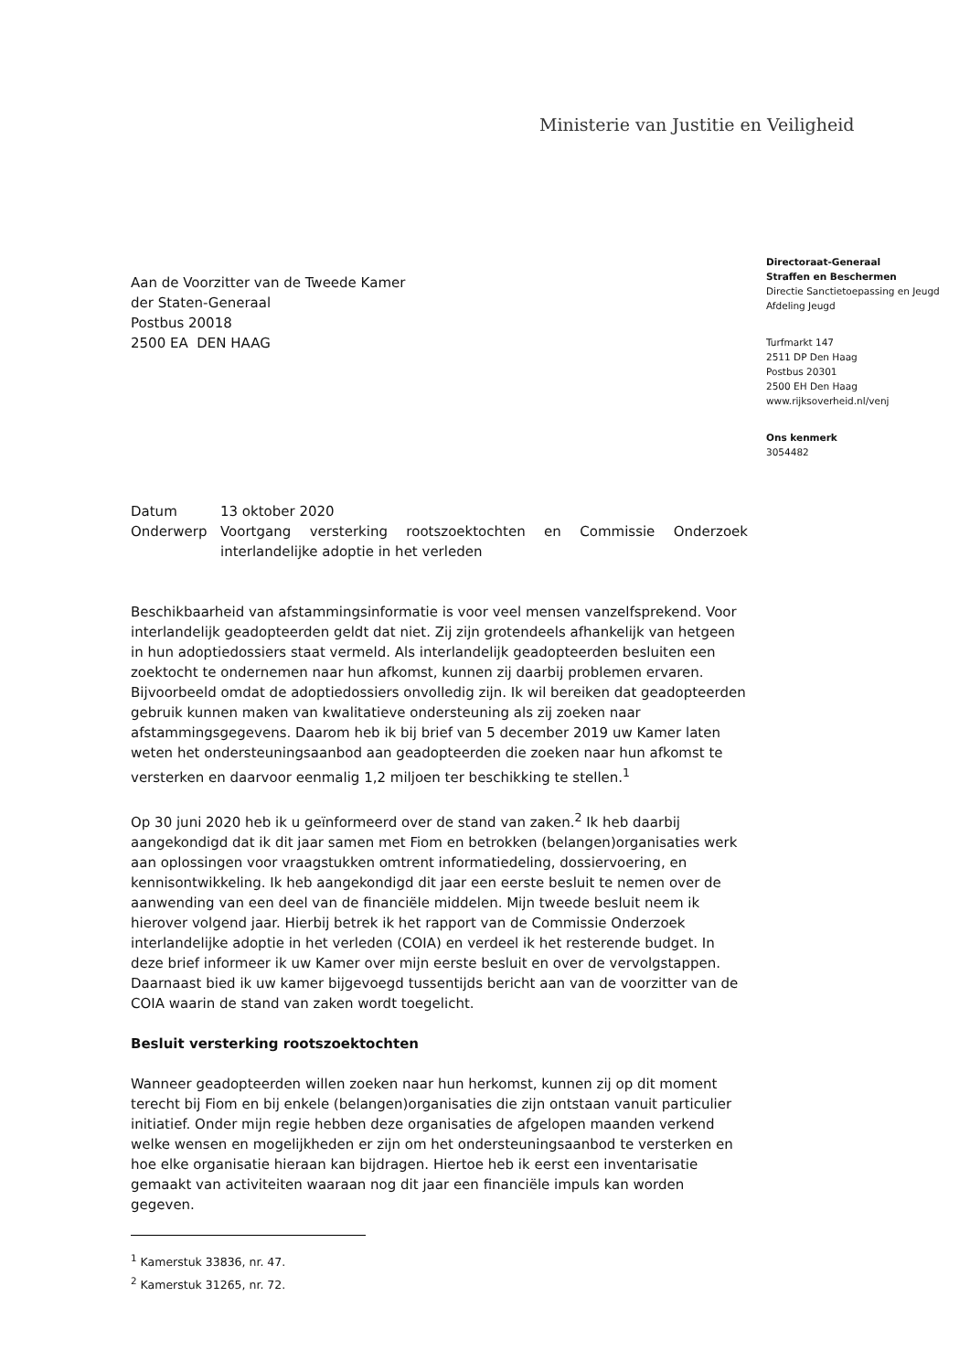Ministerie van Justitie en Veiligheid
Directoraat-Generaal
Straffen en Beschermen
Directie Sanctietoepassing en Jeugd
Afdeling Jeugd
Turfmarkt 147
2511 DP Den Haag
Postbus 20301
2500 EH Den Haag
www.rijksoverheid.nl/venj
Ons kenmerk
3054482
Aan de Voorzitter van de Tweede Kamer
der Staten-Generaal
Postbus 20018
2500 EA DEN HAAG
| Datum | 13 oktober 2020 |
| Onderwerp | Voortgang versterking rootszoektochten en Commissie Onderzoek interlandelijke adoptie in het verleden |
Beschikbaarheid van afstammingsinformatie is voor veel mensen vanzelfsprekend. Voor interlandelijk geadopteerden geldt dat niet. Zij zijn grotendeels afhankelijk van hetgeen in hun adoptiedossiers staat vermeld. Als interlandelijk geadopteerden besluiten een zoektocht te ondernemen naar hun afkomst, kunnen zij daarbij problemen ervaren. Bijvoorbeeld omdat de adoptiedossiers onvolledig zijn. Ik wil bereiken dat geadopteerden gebruik kunnen maken van kwalitatieve ondersteuning als zij zoeken naar afstammingsgegevens. Daarom heb ik bij brief van 5 december 2019 uw Kamer laten weten het ondersteuningsaanbod aan geadopteerden die zoeken naar hun afkomst te versterken en daarvoor eenmalig 1,2 miljoen ter beschikking te stellen.<sup>1</sup>
Op 30 juni 2020 heb ik u geïnformeerd over de stand van zaken.<sup>2</sup> Ik heb daarbij aangekondigd dat ik dit jaar samen met Fiom en betrokken (belangen)organisaties werk aan oplossingen voor vraagstukken omtrent informatiedeling, dossiervoering, en kennisontwikkeling. Ik heb aangekondigd dit jaar een eerste besluit te nemen over de aanwending van een deel van de financiële middelen. Mijn tweede besluit neem ik hierover volgend jaar. Hierbij betrek ik het rapport van de Commissie Onderzoek interlandelijke adoptie in het verleden (COIA) en verdeel ik het resterende budget. In deze brief informeer ik uw Kamer over mijn eerste besluit en over de vervolgstappen. Daarnaast bied ik uw kamer bijgevoegd tussentijds bericht aan van de voorzitter van de COIA waarin de stand van zaken wordt toegelicht.
Besluit versterking rootszoektochten
Wanneer geadopteerden willen zoeken naar hun herkomst, kunnen zij op dit moment terecht bij Fiom en bij enkele (belangen)organisaties die zijn ontstaan vanuit particulier initiatief. Onder mijn regie hebben deze organisaties de afgelopen maanden verkend welke wensen en mogelijkheden er zijn om het ondersteuningsaanbod te versterken en hoe elke organisatie hieraan kan bijdragen. Hiertoe heb ik eerst een inventarisatie gemaakt van activiteiten waaraan nog dit jaar een financiële impuls kan worden gegeven.
<sup>1</sup> Kamerstuk 33836, nr. 47.
<sup>2</sup> Kamerstuk 31265, nr. 72.